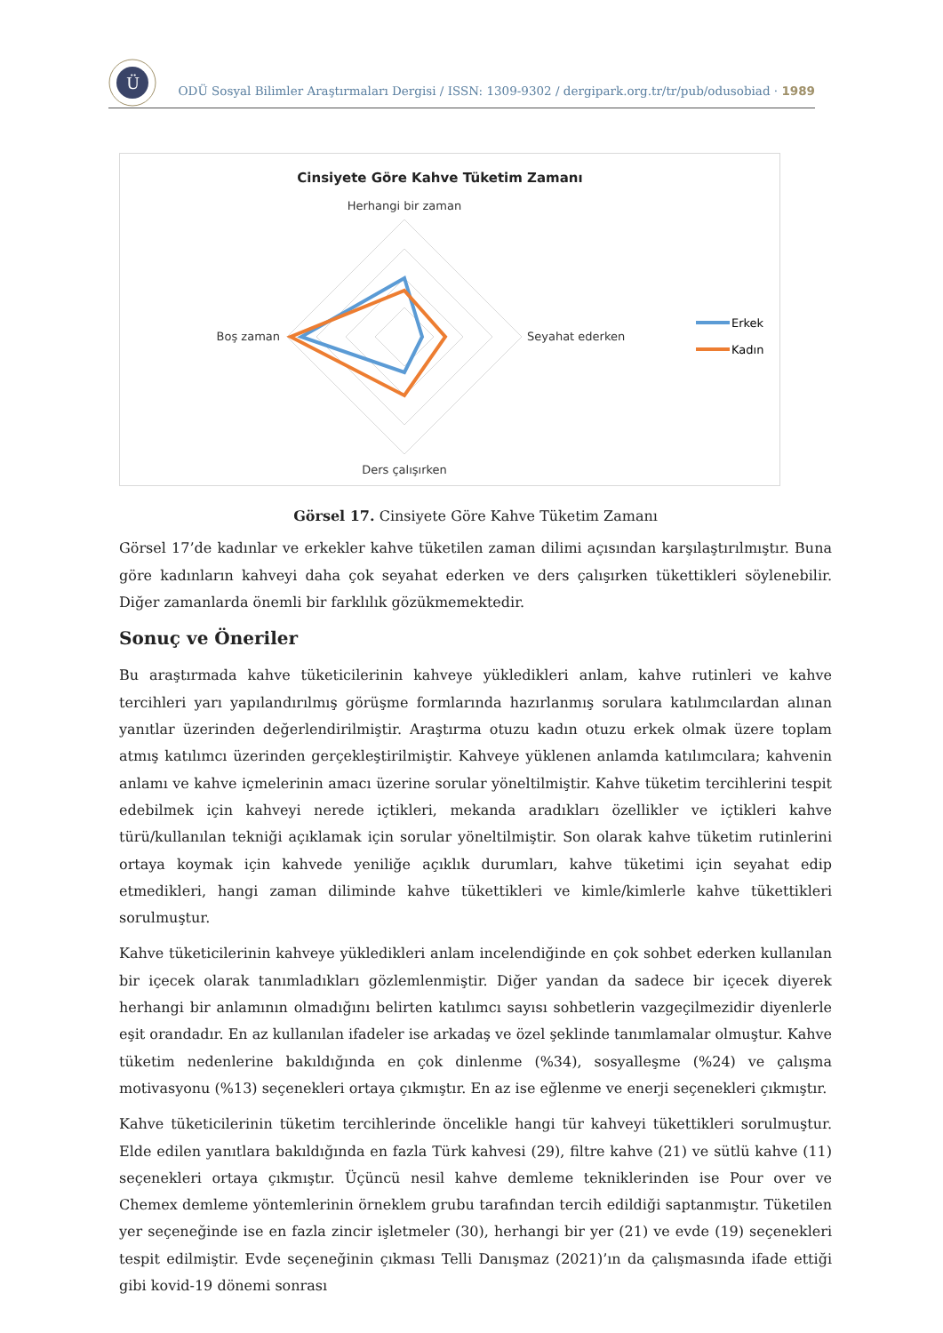Ü
ODÜ Sosyal Bilimler Araştırmaları Dergisi / ISSN: 1309-9302 / dergipark.org.tr/tr/pub/odusobiad · 1989
Cinsiyete Göre Kahve Tüketim Zamanı
Herhangi bir zaman
Boş zaman
Seyahat ederken
Ders çalışırken
Erkek
Kadın
Görsel 17. Cinsiyete Göre Kahve Tüketim Zamanı
Görsel 17’de kadınlar ve erkekler kahve tüketilen zaman dilimi açısından karşılaştırılmıştır. Buna göre kadınların kahveyi daha çok seyahat ederken ve ders çalışırken tükettikleri söylenebilir. Diğer zamanlarda önemli bir farklılık gözükmemektedir.
Sonuç ve Öneriler
Bu araştırmada kahve tüketicilerinin kahveye yükledikleri anlam, kahve rutinleri ve kahve tercihleri yarı yapılandırılmış görüşme formlarında hazırlanmış sorulara katılımcılardan alınan yanıtlar üzerinden değerlendirilmiştir. Araştırma otuzu kadın otuzu erkek olmak üzere toplam atmış katılımcı üzerinden gerçekleştirilmiştir. Kahveye yüklenen anlamda katılımcılara; kahvenin anlamı ve kahve içmelerinin amacı üzerine sorular yöneltilmiştir. Kahve tüketim tercihlerini tespit edebilmek için kahveyi nerede içtikleri, mekanda aradıkları özellikler ve içtikleri kahve türü/kullanılan tekniği açıklamak için sorular yöneltilmiştir. Son olarak kahve tüketim rutinlerini ortaya koymak için kahvede yeniliğe açıklık durumları, kahve tüketimi için seyahat edip etmedikleri, hangi zaman diliminde kahve tükettikleri ve kimle/kimlerle kahve tükettikleri sorulmuştur.
Kahve tüketicilerinin kahveye yükledikleri anlam incelendiğinde en çok sohbet ederken kullanılan bir içecek olarak tanımladıkları gözlemlenmiştir. Diğer yandan da sadece bir içecek diyerek herhangi bir anlamının olmadığını belirten katılımcı sayısı sohbetlerin vazgeçilmezidir diyenlerle eşit orandadır. En az kullanılan ifadeler ise arkadaş ve özel şeklinde tanımlamalar olmuştur. Kahve tüketim nedenlerine bakıldığında en çok dinlenme (%34), sosyalleşme (%24) ve çalışma motivasyonu (%13) seçenekleri ortaya çıkmıştır. En az ise eğlenme ve enerji seçenekleri çıkmıştır.
Kahve tüketicilerinin tüketim tercihlerinde öncelikle hangi tür kahveyi tükettikleri sorulmuştur. Elde edilen yanıtlara bakıldığında en fazla Türk kahvesi (29), filtre kahve (21) ve sütlü kahve (11) seçenekleri ortaya çıkmıştır. Üçüncü nesil kahve demleme tekniklerinden ise Pour over ve Chemex demleme yöntemlerinin örneklem grubu tarafından tercih edildiği saptanmıştır. Tüketilen yer seçeneğinde ise en fazla zincir işletmeler (30), herhangi bir yer (21) ve evde (19) seçenekleri tespit edilmiştir. Evde seçeneğinin çıkması Telli Danışmaz (2021)’ın da çalışmasında ifade ettiği gibi kovid-19 dönemi sonrası